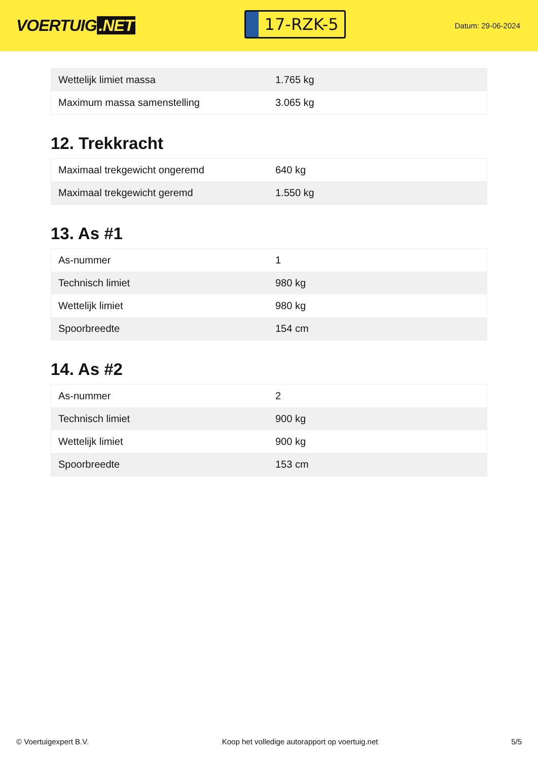VOERTUIG.NET
17-RZK-5
Datum: 29-06-2024
| Wettelijk limiet massa | 1.765 kg |
| Maximum massa samenstelling | 3.065 kg |
12. Trekkracht
| Maximaal trekgewicht ongeremd | 640 kg |
| Maximaal trekgewicht geremd | 1.550 kg |
13. As #1
| As-nummer | 1 |
| Technisch limiet | 980 kg |
| Wettelijk limiet | 980 kg |
| Spoorbreedte | 154 cm |
14. As #2
| As-nummer | 2 |
| Technisch limiet | 900 kg |
| Wettelijk limiet | 900 kg |
| Spoorbreedte | 153 cm |
© Voertuigexpert B.V. Koop het volledige autorapport op voertuig.net 5/5